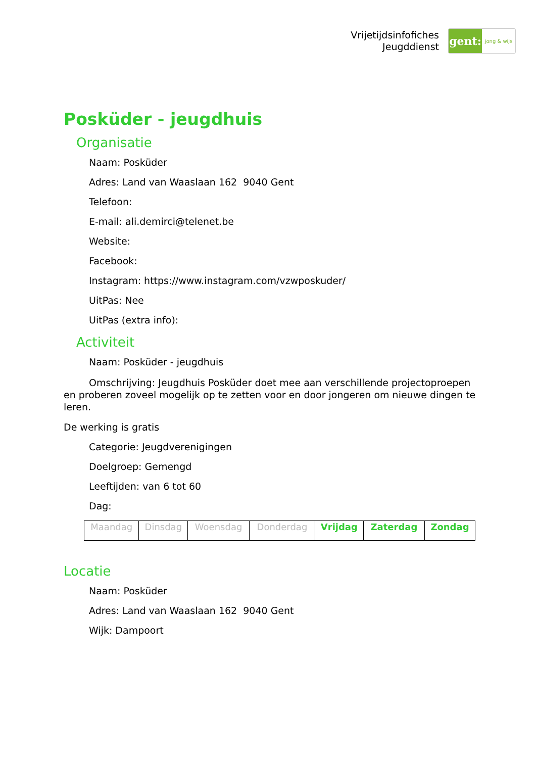Vrijetijdsinfofiches
Jeugddienst
gent:
jong & wijs
Posküder - jeugdhuis
Organisatie
Naam: Posküder
Adres: Land van Waaslaan 162 9040 Gent
Telefoon:
E-mail: ali.demirci@telenet.be
Website:
Facebook:
Instagram: https://www.instagram.com/vzwposkuder/
UitPas: Nee
UitPas (extra info):
Activiteit
Naam: Posküder - jeugdhuis
Omschrijving: Jeugdhuis Posküder doet mee aan verschillende projectoproepen en proberen zoveel mogelijk op te zetten voor en door jongeren om nieuwe dingen te leren.
De werking is gratis
Categorie: Jeugdverenigingen
Doelgroep: Gemengd
Leeftijden: van 6 tot 60
Dag:
| Maandag | Dinsdag | Woensdag | Donderdag | Vrijdag | Zaterdag | Zondag |
Locatie
Naam: Posküder
Adres: Land van Waaslaan 162 9040 Gent
Wijk: Dampoort